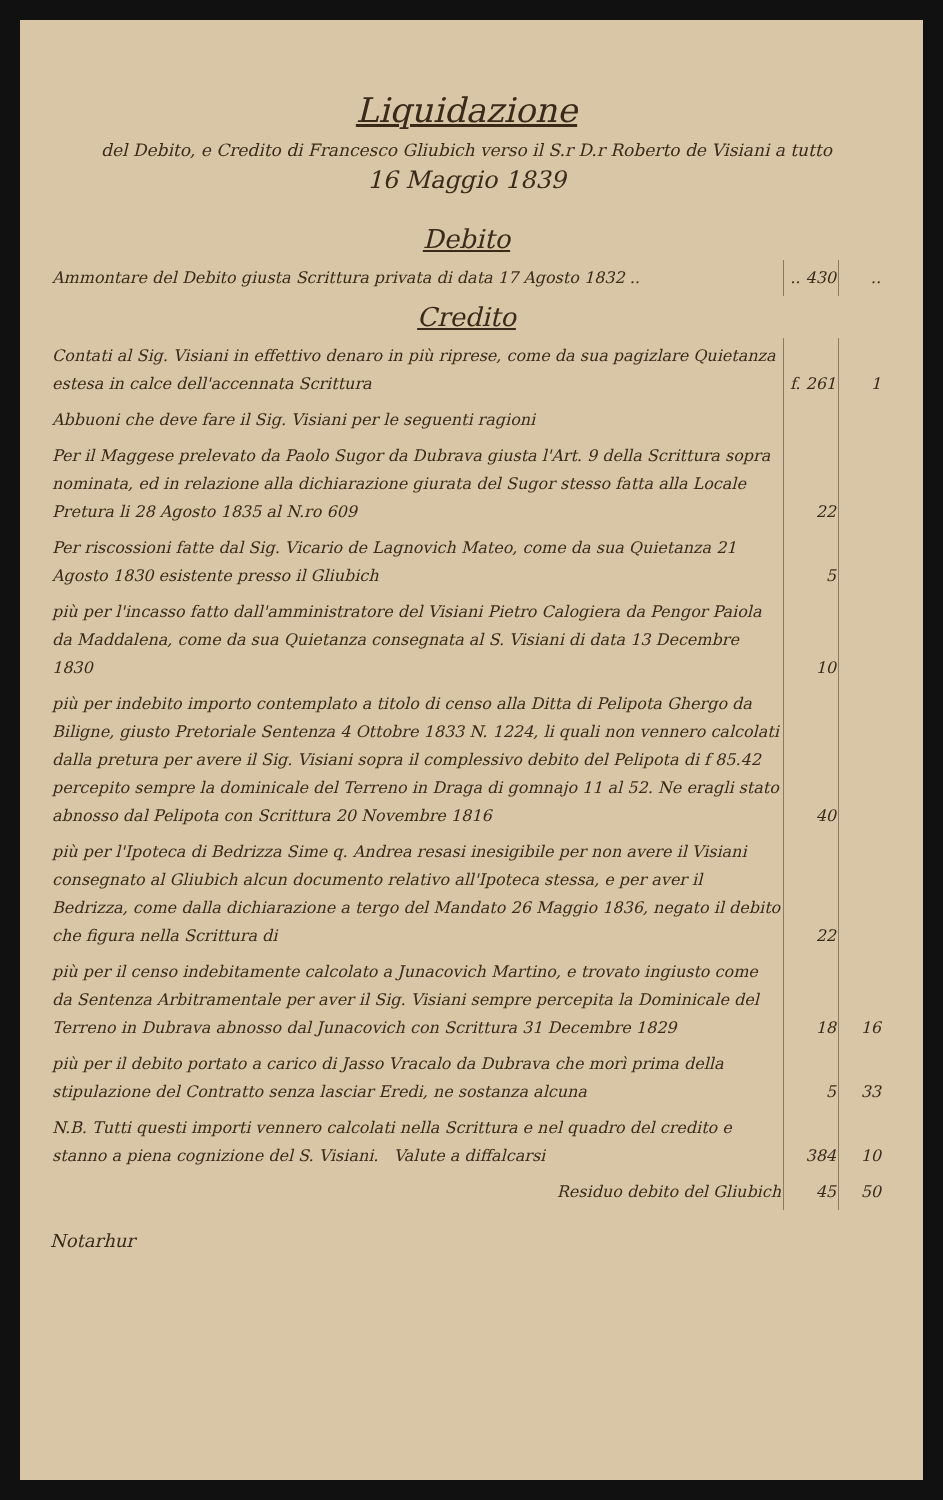Liquidazione
del Debito, e Credito di Francesco Gliubich verso il S.r D.r Roberto de Visiani a tutto
16 Maggio 1839
Debito
| Ammontare del Debito giusta Scrittura privata di data 17 Agosto 1832 .. | .. 430 | .. |
Credito
| Contati al Sig. Visiani in effettivo denaro in più riprese, come da sua pagizlare Quietanza estesa in calce dell'accennata Scrittura | f. 261 | 1 |
| Abbuoni che deve fare il Sig. Visiani per le seguenti ragioni | | |
| Per il Maggese prelevato da Paolo Sugor da Dubrava giusta l'Art. 9 della Scrittura sopra nominata, ed in relazione alla dichiarazione giurata del Sugor stesso fatta alla Locale Pretura li 28 Agosto 1835 al N.ro 609 | 22 | |
| Per riscossioni fatte dal Sig. Vicario de Lagnovich Mateo, come da sua Quietanza 21 Agosto 1830 esistente presso il Gliubich | 5 | |
| più per l'incasso fatto dall'amministratore del Visiani Pietro Calogiera da Pengor Paiola da Maddalena, come da sua Quietanza consegnata al S. Visiani di data 13 Decembre 1830 | 10 | |
| più per indebito importo contemplato a titolo di censo alla Ditta di Pelipota Ghergo da Biligne, giusto Pretoriale Sentenza 4 Ottobre 1833 N. 1224, li quali non vennero calcolati dalla pretura per avere il Sig. Visiani sopra il complessivo debito del Pelipota di f 85.42 percepito sempre la dominicale del Terreno in Draga di gomnajo 11 al 52. Ne eragli stato abnosso dal Pelipota con Scrittura 20 Novembre 1816 | 40 | |
| più per l'Ipoteca di Bedrizza Sime q. Andrea resasi inesigibile per non avere il Visiani consegnato al Gliubich alcun documento relativo all'Ipoteca stessa, e per aver il Bedrizza, come dalla dichiarazione a tergo del Mandato 26 Maggio 1836, negato il debito che figura nella Scrittura di | 22 | |
| più per il censo indebitamente calcolato a Junacovich Martino, e trovato ingiusto come da Sentenza Arbitramentale per aver il Sig. Visiani sempre percepita la Dominicale del Terreno in Dubrava abnosso dal Junacovich con Scrittura 31 Decembre 1829 | 18 | 16 |
| più per il debito portato a carico di Jasso Vracalo da Dubrava che morì prima della stipulazione del Contratto senza lasciar Eredi, ne sostanza alcuna | 5 | 33 |
| N.B. Tutti questi importi vennero calcolati nella Scrittura e nel quadro del credito e stanno a piena cognizione del S. Visiani. Valute a diffalcarsi | 384 | 10 |
| Residuo debito del Gliubich | 45 | 50 |
Notarhur